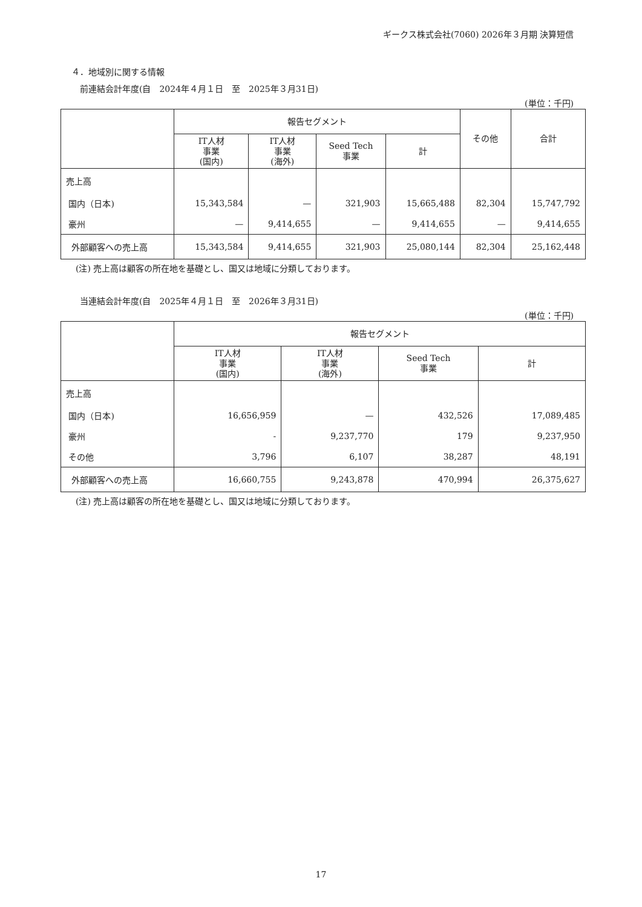ギークス株式会社(7060) 2026年３月期 決算短信
４．地域別に関する情報
前連結会計年度(自　2024年４月１日　至　2025年３月31日)
(単位：千円)
| | 報告セグメント | | | | その他 | 合計 |
| --- | --- | --- | --- | --- | --- | --- |
| | IT人材 事業 (国内) | IT人材 事業 (海外) | Seed Tech 事業 | 計 | | |
| 売上高 | | | | | | |
| 国内（日本) | 15,343,584 | — | 321,903 | 15,665,488 | 82,304 | 15,747,792 |
| 豪州 | — | 9,414,655 | — | 9,414,655 | — | 9,414,655 |
| 外部顧客への売上高 | 15,343,584 | 9,414,655 | 321,903 | 25,080,144 | 82,304 | 25,162,448 |
(注) 売上高は顧客の所在地を基礎とし、国又は地域に分類しております。
当連結会計年度(自　2025年４月１日　至　2026年３月31日)
(単位：千円)
| | 報告セグメント | | | |
| --- | --- | --- | --- | --- |
| | IT人材 事業 (国内) | IT人材 事業 (海外) | Seed Tech 事業 | 計 |
| 売上高 | | | | |
| 国内（日本) | 16,656,959 | — | 432,526 | 17,089,485 |
| 豪州 | - | 9,237,770 | 179 | 9,237,950 |
| その他 | 3,796 | 6,107 | 38,287 | 48,191 |
| 外部顧客への売上高 | 16,660,755 | 9,243,878 | 470,994 | 26,375,627 |
(注) 売上高は顧客の所在地を基礎とし、国又は地域に分類しております。
17